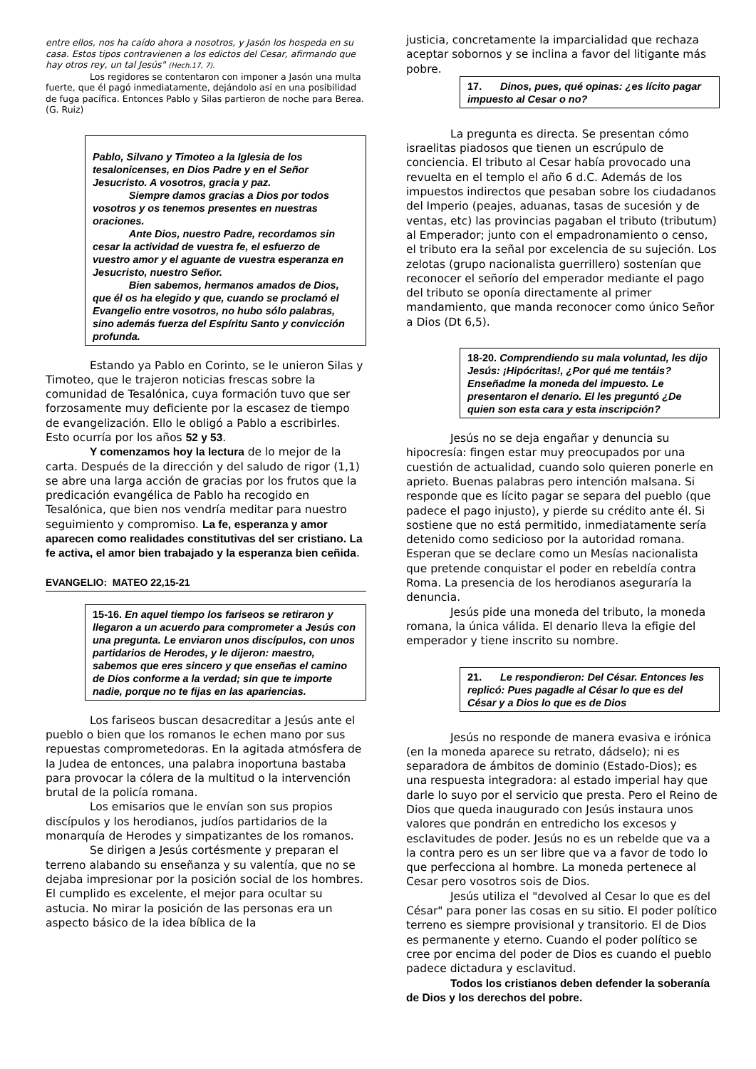entre ellos, nos ha caído ahora a nosotros, y Jasón los hospeda en su casa. Estos tipos contravienen a los edictos del Cesar, afirmando que hay otros rey, un tal Jesús" (Hech.17, 7).
Los regidores se contentaron con imponer a Jasón una multa fuerte, que él pagó inmediatamente, dejándolo así en una posibilidad de fuga pacífica. Entonces Pablo y Silas partieron de noche para Berea. (G. Ruiz)
Pablo, Silvano y Timoteo a la Iglesia de los tesalonicenses, en Dios Padre y en el Señor Jesucristo. A vosotros, gracia y paz.
    Siempre damos gracias a Dios por todos vosotros y os tenemos presentes en nuestras oraciones.
    Ante Dios, nuestro Padre, recordamos sin cesar la actividad de vuestra fe, el esfuerzo de vuestro amor y el aguante de vuestra esperanza en Jesucristo, nuestro Señor.
    Bien sabemos, hermanos amados de Dios, que él os ha elegido y que, cuando se proclamó el Evangelio entre vosotros, no hubo sólo palabras, sino además fuerza del Espíritu Santo y convicción profunda.
Estando ya Pablo en Corinto, se le unieron Silas y Timoteo, que le trajeron noticias frescas sobre la comunidad de Tesalónica, cuya formación tuvo que ser forzosamente muy deficiente por la escasez de tiempo de evangelización. Ello le obligó a Pablo a escribirles. Esto ocurría por los años 52 y 53.
Y comenzamos hoy la lectura de lo mejor de la carta. Después de la dirección y del saludo de rigor (1,1) se abre una larga acción de gracias por los frutos que la predicación evangélica de Pablo ha recogido en Tesalónica, que bien nos vendría meditar para nuestro seguimiento y compromiso. La fe, esperanza y amor aparecen como realidades constitutivas del ser cristiano. La fe activa, el amor bien trabajado y la esperanza bien ceñida.
EVANGELIO: MATEO 22,15-21
15-16. En aquel tiempo los fariseos se retiraron y llegaron a un acuerdo para comprometer a Jesús con una pregunta. Le enviaron unos discípulos, con unos partidarios de Herodes, y le dijeron: maestro, sabemos que eres sincero y que enseñas el camino de Dios conforme a la verdad; sin que te importe nadie, porque no te fijas en las apariencias.
Los fariseos buscan desacreditar a Jesús ante el pueblo o bien que los romanos le echen mano por sus repuestas comprometedoras. En la agitada atmósfera de la Judea de entonces, una palabra inoportuna bastaba para provocar la cólera de la multitud o la intervención brutal de la policía romana.
Los emisarios que le envían son sus propios discípulos y los herodianos, judíos partidarios de la monarquía de Herodes y simpatizantes de los romanos.
Se dirigen a Jesús cortésmente y preparan el terreno alabando su enseñanza y su valentía, que no se dejaba impresionar por la posición social de los hombres. El cumplido es excelente, el mejor para ocultar su astucia. No mirar la posición de las personas era un aspecto básico de la idea bíblica de la
justicia, concretamente la imparcialidad que rechaza aceptar sobornos y se inclina a favor del litigante más pobre.
17.   Dinos, pues, qué opinas: ¿es lícito pagar impuesto al Cesar o no?
La pregunta es directa. Se presentan cómo israelitas piadosos que tienen un escrúpulo de conciencia. El tributo al Cesar había provocado una revuelta en el templo el año 6 d.C. Además de los impuestos indirectos que pesaban sobre los ciudadanos del Imperio (peajes, aduanas, tasas de sucesión y de ventas, etc) las provincias pagaban el tributo (tributum) al Emperador; junto con el empadronamiento o censo, el tributo era la señal por excelencia de su sujeción. Los zelotas (grupo nacionalista guerrillero) sostenían que reconocer el señorío del emperador mediante el pago del tributo se oponía directamente al primer mandamiento, que manda reconocer como único Señor a Dios (Dt 6,5).
18-20. Comprendiendo su mala voluntad, les dijo Jesús: ¡Hipócritas!, ¿Por qué me tentáis? Enseñadme la moneda del impuesto. Le presentaron el denario. El les preguntó ¿De quien son esta cara y esta inscripción?
Jesús no se deja engañar y denuncia su hipocresía: fingen estar muy preocupados por una cuestión de actualidad, cuando solo quieren ponerle en aprieto. Buenas palabras pero intención malsana. Si responde que es lícito pagar se separa del pueblo (que padece el pago injusto), y pierde su crédito ante él. Si sostiene que no está permitido, inmediatamente sería detenido como sedicioso por la autoridad romana. Esperan que se declare como un Mesías nacionalista que pretende conquistar el poder en rebeldía contra Roma. La presencia de los herodianos aseguraría la denuncia.
Jesús pide una moneda del tributo, la moneda romana, la única válida. El denario lleva la efigie del emperador y tiene inscrito su nombre.
21.   Le respondieron: Del César. Entonces les replicó: Pues pagadle al César lo que es del César y a Dios lo que es de Dios
Jesús no responde de manera evasiva e irónica (en la moneda aparece su retrato, dádselo); ni es separadora de ámbitos de dominio (Estado-Dios); es una respuesta integradora: al estado imperial hay que darle lo suyo por el servicio que presta. Pero el Reino de Dios que queda inaugurado con Jesús instaura unos valores que pondrán en entredicho los excesos y esclavitudes de poder. Jesús no es un rebelde que va a la contra pero es un ser libre que va a favor de todo lo que perfecciona al hombre. La moneda pertenece al Cesar pero vosotros sois de Dios.
Jesús utiliza el "devolved al Cesar lo que es del César" para poner las cosas en su sitio. El poder político terreno es siempre provisional y transitorio. El de Dios es permanente y eterno. Cuando el poder político se cree por encima del poder de Dios es cuando el pueblo padece dictadura y esclavitud.
Todos los cristianos deben defender la soberanía de Dios y los derechos del pobre.